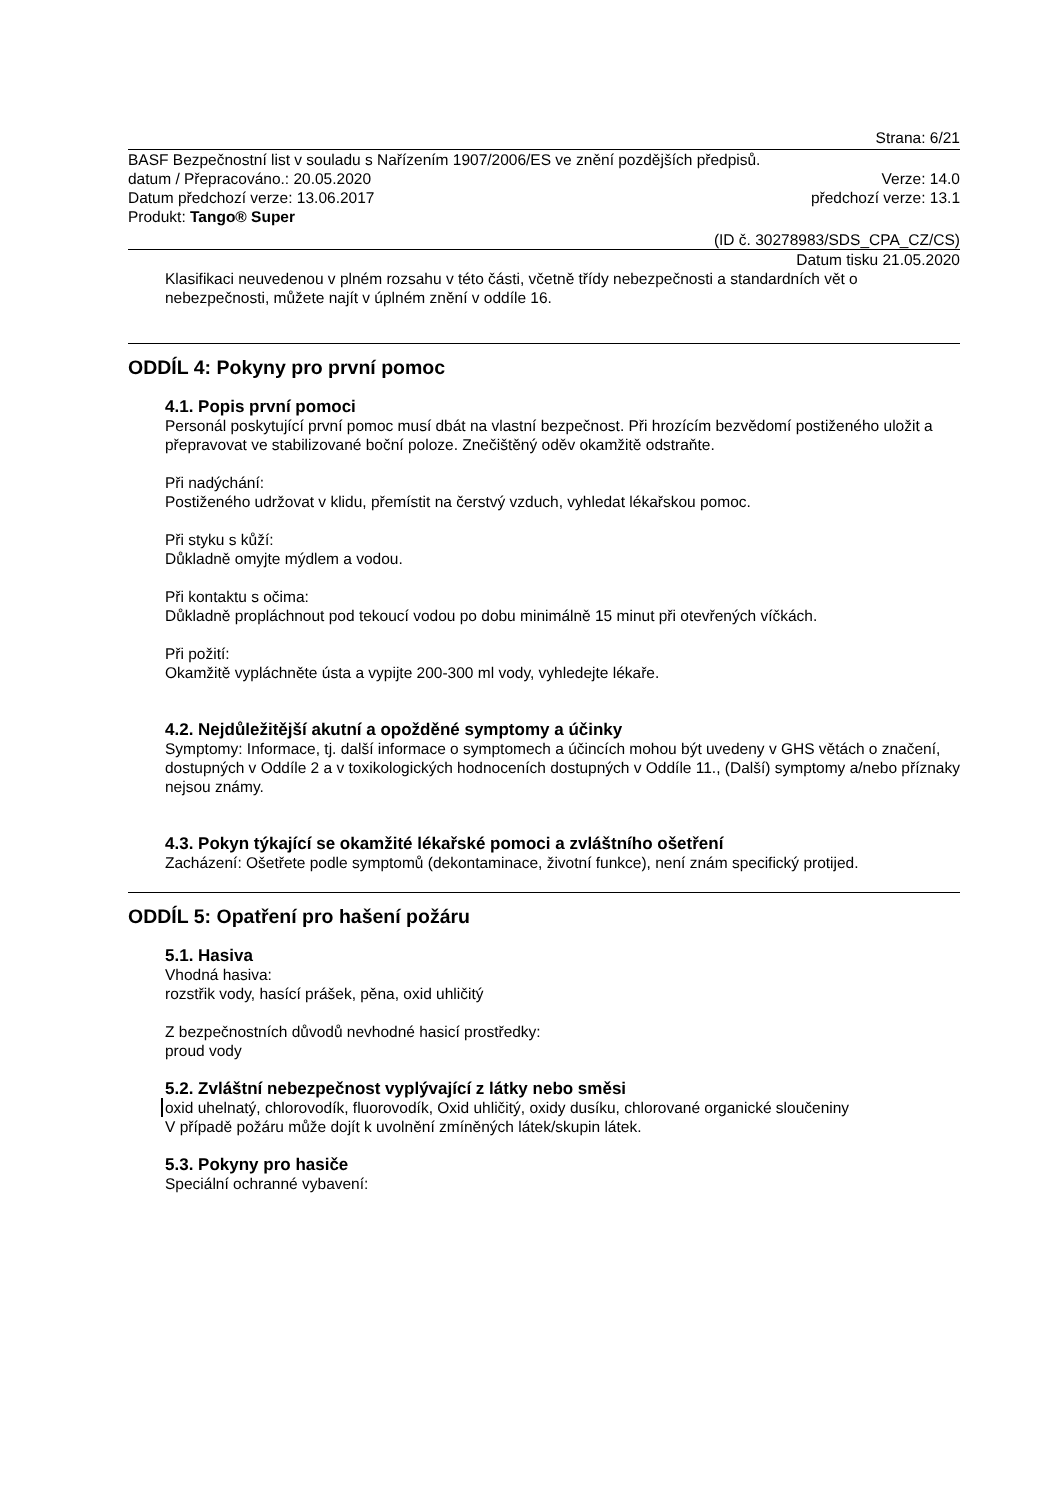Strana: 6/21
BASF Bezpečnostní list v souladu s Nařízením 1907/2006/ES ve znění pozdějších předpisů.
datum / Přepracováno.: 20.05.2020 Verze: 14.0
Datum předchozí verze: 13.06.2017 předchozí verze: 13.1
Produkt: Tango® Super
(ID č. 30278983/SDS_CPA_CZ/CS)
Datum tisku 21.05.2020
Klasifikaci neuvedenou v plném rozsahu v této části, včetně třídy nebezpečnosti a standardních vět o nebezpečnosti, můžete najít v úplném znění v oddíle 16.
ODDÍL 4: Pokyny pro první pomoc
4.1. Popis první pomoci
Personál poskytující první pomoc musí dbát na vlastní bezpečnost. Při hrozícím bezvědomí postiženého uložit a přepravovat ve stabilizované boční poloze. Znečištěný oděv okamžitě odstraňte.
Při nadýchání:
Postiženého udržovat v klidu, přemístit na čerstvý vzduch, vyhledat lékařskou pomoc.
Při styku s kůží:
Důkladně omyjte mýdlem a vodou.
Při kontaktu s očima:
Důkladně propláchnout pod tekoucí vodou po dobu minimálně 15 minut při otevřených víčkách.
Při požití:
Okamžitě vypláchněte ústa a vypijte 200-300 ml vody, vyhledejte lékaře.
4.2. Nejdůležitější akutní a opožděné symptomy a účinky
Symptomy: Informace, tj. další informace o symptomech a účincích mohou být uvedeny v GHS větách o značení, dostupných v Oddíle 2 a v toxikologických hodnoceních dostupných v Oddíle 11., (Další) symptomy a/nebo příznaky nejsou známy.
4.3. Pokyn týkající se okamžité lékařské pomoci a zvláštního ošetření
Zacházení: Ošetřete podle symptomů (dekontaminace, životní funkce), není znám specifický protijed.
ODDÍL 5: Opatření pro hašení požáru
5.1. Hasiva
Vhodná hasiva:
rozstřik vody, hasící prášek, pěna, oxid uhličitý
Z bezpečnostních důvodů nevhodné hasicí prostředky:
proud vody
5.2. Zvláštní nebezpečnost vyplývající z látky nebo směsi
oxid uhelnatý, chlorovodík, fluorovodík, Oxid uhličitý, oxidy dusíku, chlorované organické sloučeniny
V případě požáru může dojít k uvolnění zmíněných látek/skupin látek.
5.3. Pokyny pro hasiče
Speciální ochranné vybavení: